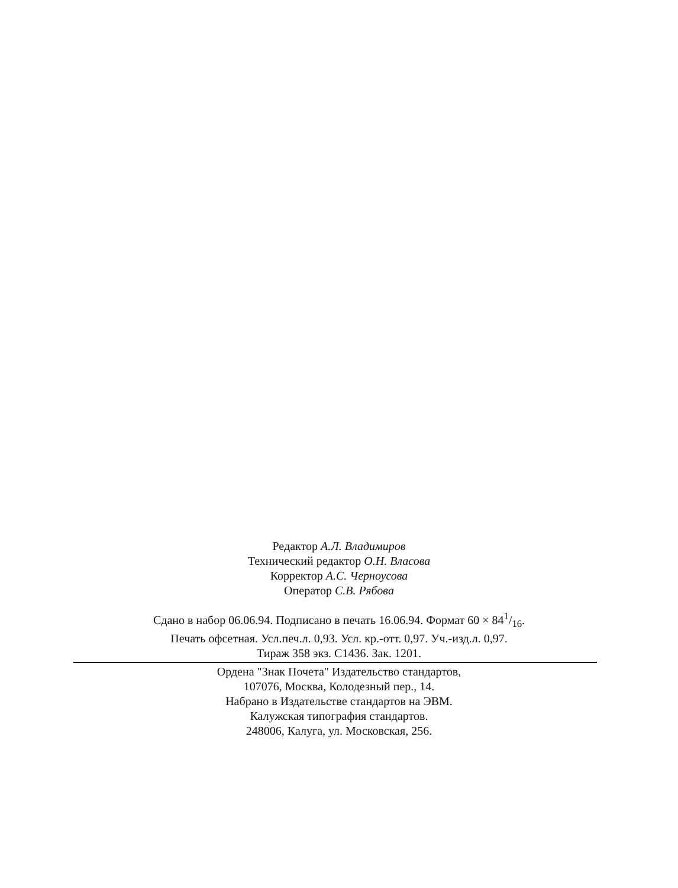Редактор А.Л. Владимиров
Технический редактор О.Н. Власова
Корректор А.С. Черноусова
Оператор С.В. Рябова
Сдано в набор 06.06.94. Подписано в печать 16.06.94. Формат 60 × 841/16.
Печать офсетная. Усл.печ.л. 0,93. Усл. кр.-отт. 0,97. Уч.-изд.л. 0,97.
Тираж 358 экз. С1436. Зак. 1201.
Ордена "Знак Почета" Издательство стандартов,
107076, Москва, Колодезный пер., 14.
Набрано в Издательстве стандартов на ЭВМ.
Калужская типография стандартов.
248006, Калуга, ул. Московская, 256.